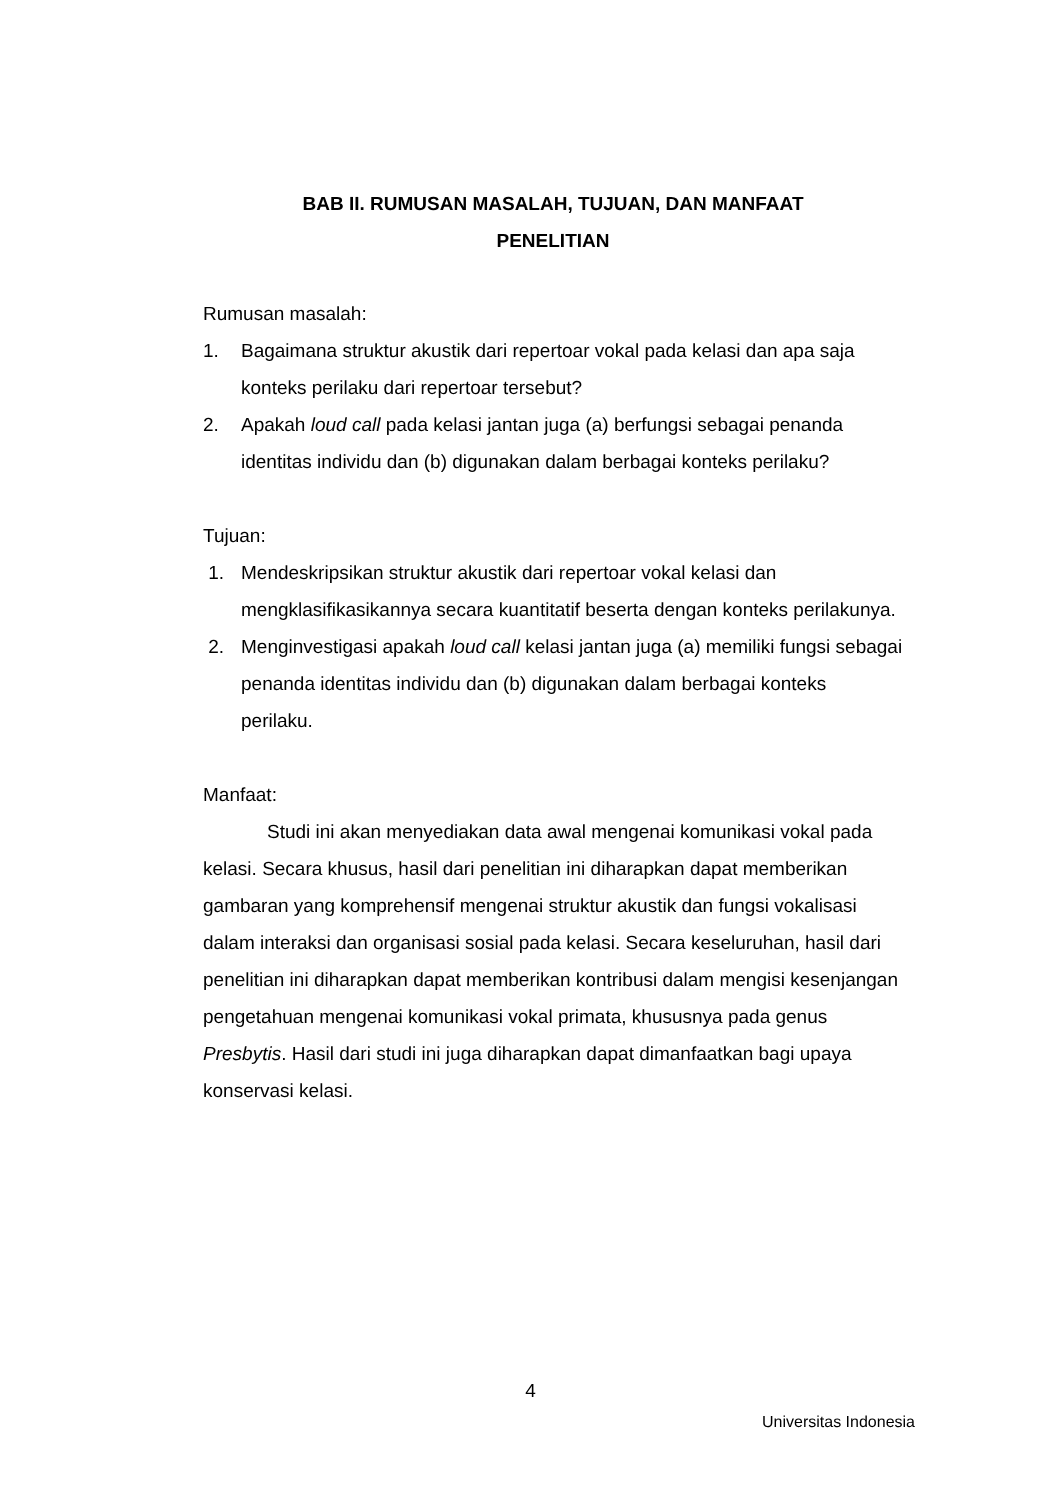BAB II. RUMUSAN MASALAH, TUJUAN, DAN MANFAAT
PENELITIAN
Rumusan masalah:
1. Bagaimana struktur akustik dari repertoar vokal pada kelasi dan apa saja konteks perilaku dari repertoar tersebut?
2. Apakah loud call pada kelasi jantan juga (a) berfungsi sebagai penanda identitas individu dan (b) digunakan dalam berbagai konteks perilaku?
Tujuan:
1. Mendeskripsikan struktur akustik dari repertoar vokal kelasi dan mengklasifikasikannya secara kuantitatif beserta dengan konteks perilakunya.
2. Menginvestigasi apakah loud call kelasi jantan juga (a) memiliki fungsi sebagai penanda identitas individu dan (b) digunakan dalam berbagai konteks perilaku.
Manfaat:
Studi ini akan menyediakan data awal mengenai komunikasi vokal pada kelasi. Secara khusus, hasil dari penelitian ini diharapkan dapat memberikan gambaran yang komprehensif mengenai struktur akustik dan fungsi vokalisasi dalam interaksi dan organisasi sosial pada kelasi. Secara keseluruhan, hasil dari penelitian ini diharapkan dapat memberikan kontribusi dalam mengisi kesenjangan pengetahuan mengenai komunikasi vokal primata, khususnya pada genus Presbytis. Hasil dari studi ini juga diharapkan dapat dimanfaatkan bagi upaya konservasi kelasi.
4
Universitas Indonesia